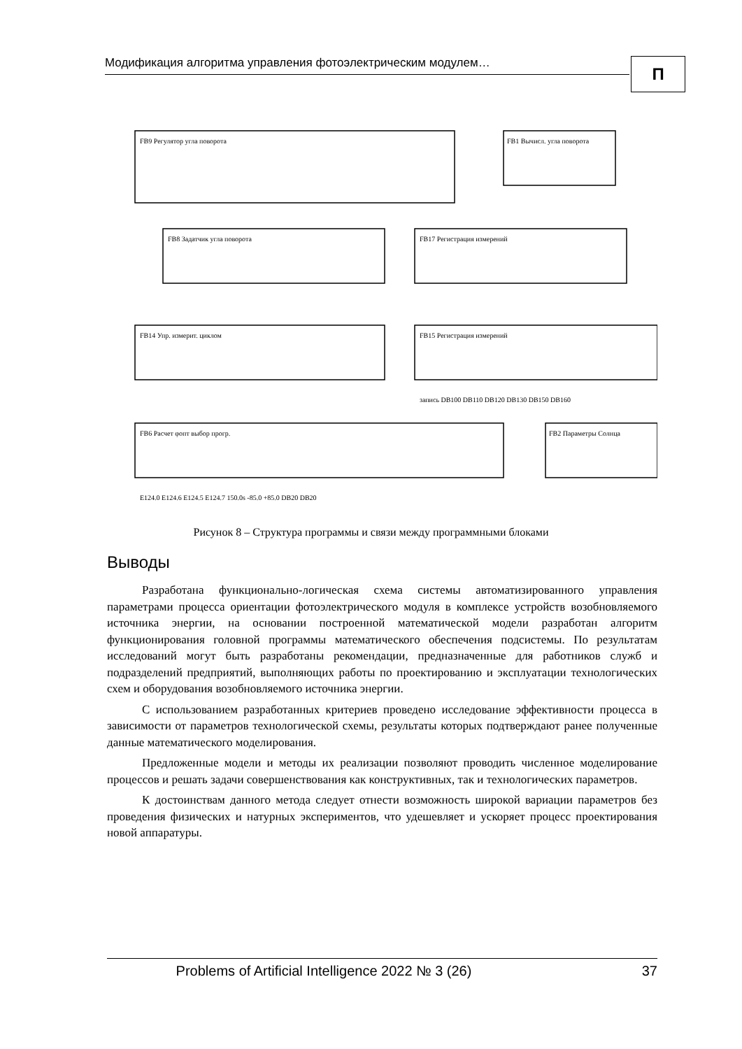Модификация алгоритма управления фотоэлектрическим модулем…
П
FB9 Регулятор угла поворота
FB1 Вычисл. угла поворота
FB8 Задатчик угла поворота
FB17 Регистрация измерений
FB14 Упр. измерит. циклом
FB15 Регистрация измерений
FB6 Расчет φопт выбор прогр.
FB2 Параметры Солнца
E124.0 E124.6 E124.5 E124.7 150.0s -85.0 +85.0 DB20 DB20
запись DB100 DB110 DB120 DB130 DB150 DB160
Рисунок 8 – Структура программы и связи между программными блоками
Выводы
Разработана функционально-логическая схема системы автоматизированного управления параметрами процесса ориентации фотоэлектрического модуля в комплексе устройств возобновляемого источника энергии, на основании построенной математической модели разработан алгоритм функционирования головной программы математического обеспечения подсистемы. По результатам исследований могут быть разработаны рекомендации, предназначенные для работников служб и подразделений предприятий, выполняющих работы по проектированию и эксплуатации технологических схем и оборудования возобновляемого источника энергии.
С использованием разработанных критериев проведено исследование эффективности процесса в зависимости от параметров технологической схемы, результаты которых подтверждают ранее полученные данные математического моделирования.
Предложенные модели и методы их реализации позволяют проводить численное моделирование процессов и решать задачи совершенствования как конструктивных, так и технологических параметров.
К достоинствам данного метода следует отнести возможность широкой вариации параметров без проведения физических и натурных экспериментов, что удешевляет и ускоряет процесс проектирования новой аппаратуры.
Problems of Artificial Intelligence 2022 № 3 (26)
37